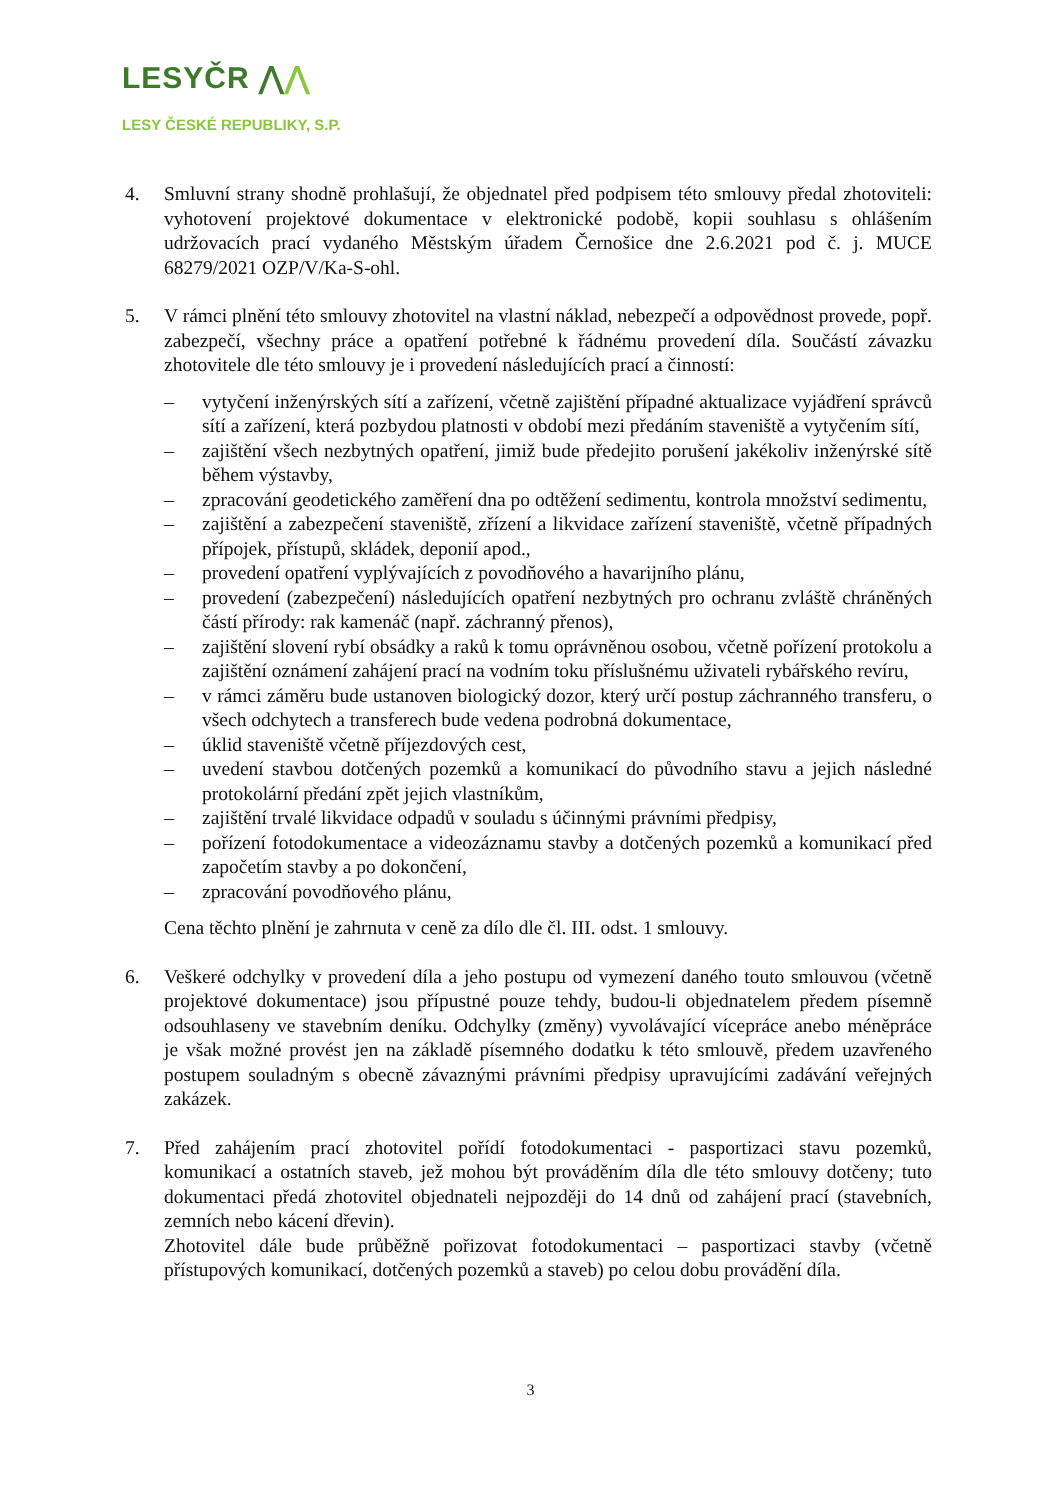LESYČR ⋀⋀
LESY ČESKÉ REPUBLIKY, S.P.
4. Smluvní strany shodně prohlašují, že objednatel před podpisem této smlouvy předal zhotoviteli: vyhotovení projektové dokumentace v elektronické podobě, kopii souhlasu s ohlášením udržovacích prací vydaného Městským úřadem Černošice dne 2.6.2021 pod č. j. MUCE 68279/2021 OZP/V/Ka-S-ohl.
5. V rámci plnění této smlouvy zhotovitel na vlastní náklad, nebezpečí a odpovědnost provede, popř. zabezpečí, všechny práce a opatření potřebné k řádnému provedení díla. Součástí závazku zhotovitele dle této smlouvy je i provedení následujících prací a činností:
– vytyčení inženýrských sítí a zařízení, včetně zajištění případné aktualizace vyjádření správců sítí a zařízení, která pozbydou platnosti v období mezi předáním staveniště a vytyčením sítí,
– zajištění všech nezbytných opatření, jimiž bude předejito porušení jakékoliv inženýrské sítě během výstavby,
– zpracování geodetického zaměření dna po odtěžení sedimentu, kontrola množství sedimentu,
– zajištění a zabezpečení staveniště, zřízení a likvidace zařízení staveniště, včetně případných přípojek, přístupů, skládek, deponií apod.,
– provedení opatření vyplývajících z povodňového a havarijního plánu,
– provedení (zabezpečení) následujících opatření nezbytných pro ochranu zvláště chráněných částí přírody: rak kamenáč (např. záchranný přenos),
– zajištění slovení rybí obsádky a raků k tomu oprávněnou osobou, včetně pořízení protokolu a zajištění oznámení zahájení prací na vodním toku příslušnému uživateli rybářského revíru,
– v rámci záměru bude ustanoven biologický dozor, který určí postup záchranného transferu, o všech odchytech a transferech bude vedena podrobná dokumentace,
– úklid staveniště včetně příjezdových cest,
– uvedení stavbou dotčených pozemků a komunikací do původního stavu a jejich následné protokolární předání zpět jejich vlastníkům,
– zajištění trvalé likvidace odpadů v souladu s účinnými právními předpisy,
– pořízení fotodokumentace a videozáznamu stavby a dotčených pozemků a komunikací před započetím stavby a po dokončení,
– zpracování povodňového plánu,
Cena těchto plnění je zahrnuta v ceně za dílo dle čl. III. odst. 1 smlouvy.
6. Veškeré odchylky v provedení díla a jeho postupu od vymezení daného touto smlouvou (včetně projektové dokumentace) jsou přípustné pouze tehdy, budou-li objednatelem předem písemně odsouhlaseny ve stavebním deníku. Odchylky (změny) vyvolávající vícepráce anebo méněpráce je však možné provést jen na základě písemného dodatku k této smlouvě, předem uzavřeného postupem souladným s obecně závaznými právními předpisy upravujícími zadávání veřejných zakázek.
7. Před zahájením prací zhotovitel pořídí fotodokumentaci - pasportizaci stavu pozemků, komunikací a ostatních staveb, jež mohou být prováděním díla dle této smlouvy dotčeny; tuto dokumentaci předá zhotovitel objednateli nejpozději do 14 dnů od zahájení prací (stavebních, zemních nebo kácení dřevin).
Zhotovitel dále bude průběžně pořizovat fotodokumentaci – pasportizaci stavby (včetně přístupových komunikací, dotčených pozemků a staveb) po celou dobu provádění díla.
3